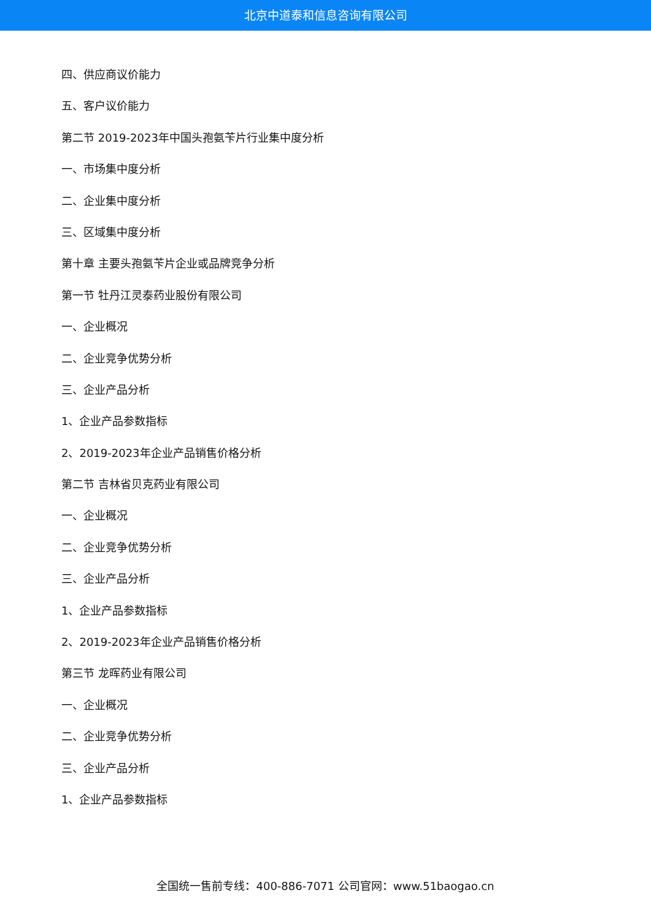北京中道泰和信息咨询有限公司
四、供应商议价能力
五、客户议价能力
第二节 2019-2023年中国头孢氨苄片行业集中度分析
一、市场集中度分析
二、企业集中度分析
三、区域集中度分析
第十章 主要头孢氨苄片企业或品牌竞争分析
第一节 牡丹江灵泰药业股份有限公司
一、企业概况
二、企业竞争优势分析
三、企业产品分析
1、企业产品参数指标
2、2019-2023年企业产品销售价格分析
第二节 吉林省贝克药业有限公司
一、企业概况
二、企业竞争优势分析
三、企业产品分析
1、企业产品参数指标
2、2019-2023年企业产品销售价格分析
第三节 龙晖药业有限公司
一、企业概况
二、企业竞争优势分析
三、企业产品分析
1、企业产品参数指标
全国统一售前专线：400-886-7071 公司官网：www.51baogao.cn